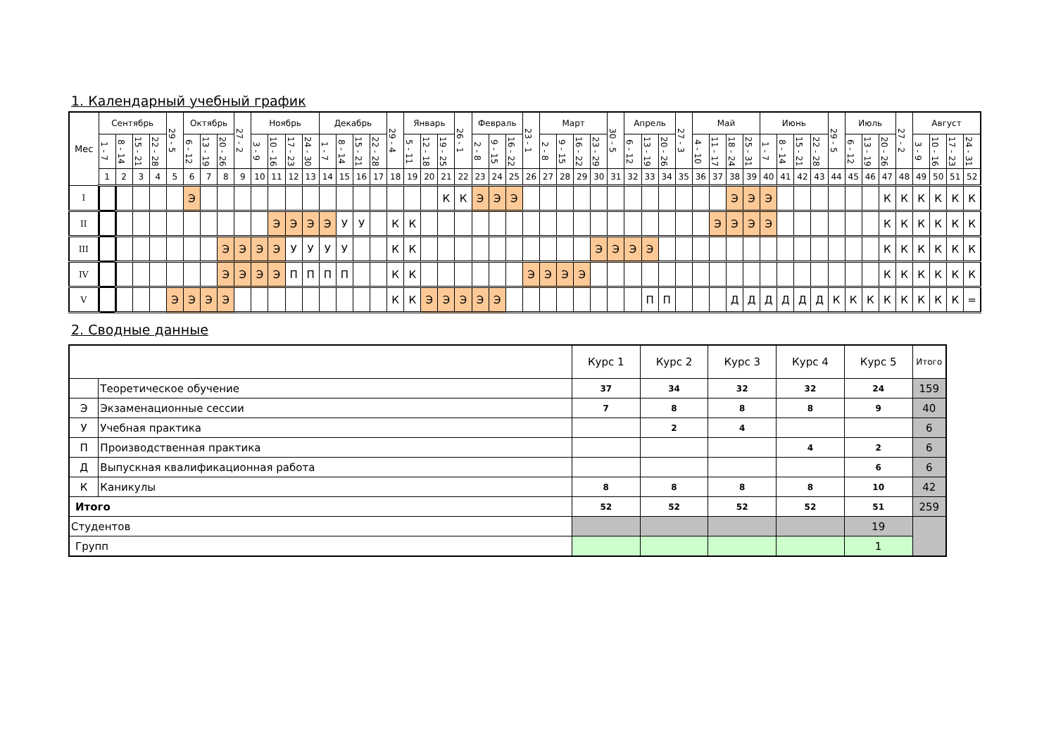1. Календарный учебный график
| Мес | Сентябрь | | | | 29 - 5 | Октябрь | | | 27 - 2 | Ноябрь | | | | Декабрь | | | | 29 - 4 | Январь | | | 26 - 1 | Февраль | | | 23 - 1 | Март | | | | 30 - 5 | Апрель | | | 27 - 3 | Май | | | | Июнь | | | | 29 - 5 | Июль | | | 27 - 2 | Август | | | |
| --- | --- | --- | --- | --- | --- | --- | --- | --- | --- | --- | --- | --- | --- | --- | --- | --- | --- | --- | --- | --- | --- | --- | --- | --- | --- | --- | --- | --- | --- | --- | --- | --- | --- | --- | --- | --- | --- | --- | --- | --- | --- | --- | --- | --- | --- | --- | --- | --- | --- | --- | --- | --- |
| | 1 - 7 | 8 - 14 | 15 - 21 | 22 - 28 | | 6 - 12 | 13 - 19 | 20 - 26 | | 3 - 9 | 10 - 16 | 17 - 23 | 24 - 30 | 1 - 7 | 8 - 14 | 15 - 21 | 22 - 28 | | 5 - 11 | 12 - 18 | 19 - 25 | | 2 - 8 | 9 - 15 | 16 - 22 | | 2 - 8 | 9 - 15 | 16 - 22 | 23 - 29 | | 6 - 12 | 13 - 19 | 20 - 26 | | 4 - 10 | 11 - 17 | 18 - 24 | 25 - 31 | 1 - 7 | 8 - 14 | 15 - 21 | 22 - 28 | | 6 - 12 | 13 - 19 | 20 - 26 | | 3 - 9 | 10 - 16 | 17 - 23 | 24 - 31 |
| | 1 | 2 | 3 | 4 | 5 | 6 | 7 | 8 | 9 | 10 | 11 | 12 | 13 | 14 | 15 | 16 | 17 | 18 | 19 | 20 | 21 | 22 | 23 | 24 | 25 | 26 | 27 | 28 | 29 | 30 | 31 | 32 | 33 | 34 | 35 | 36 | 37 | 38 | 39 | 40 | 41 | 42 | 43 | 44 | 45 | 46 | 47 | 48 | 49 | 50 | 51 | 52 |
| I | | | | | | Э | | | | | | | | | | | | | | | К | К | Э | Э | Э | | | | | | | | | | | | | Э | Э | Э | | | | | | | К | К | К | К | К | К |
| II | | | | | | | | | | | Э | Э | Э | Э | У | У | | К | К | | | | | | | | | | | | | | | | | | Э | Э | Э | Э | | | | | | | К | К | К | К | К | К |
| III | | | | | | | | Э | Э | Э | Э | У | У | У | У | | | К | К | | | | | | | | | | | Э | Э | Э | Э | | | | | | | | | | | | | | К | К | К | К | К | К |
| IV | | | | | | | | Э | Э | Э | Э | П | П | П | П | | | К | К | | | | | | | Э | Э | Э | Э | | | | | | | | | | | | | | | | | | К | К | К | К | К | К |
| V | | | | | Э | Э | Э | Э | | | | | | | | | | К | К | Э | Э | Э | Э | Э | | | | | | | | | П | П | | | | Д | Д | Д | Д | Д | Д | К | К | К | К | К | К | К | К | = |
2. Сводные данные
| | | Курс 1 | Курс 2 | Курс 3 | Курс 4 | Курс 5 | Итого |
| | Теоретическое обучение | 37 | 34 | 32 | 32 | 24 | 159 |
| Э | Экзаменационные сессии | 7 | 8 | 8 | 8 | 9 | 40 |
| У | Учебная практика | | 2 | 4 | | | 6 |
| П | Производственная практика | | | | 4 | 2 | 6 |
| Д | Выпускная квалификационная работа | | | | | 6 | 6 |
| К | Каникулы | 8 | 8 | 8 | 8 | 10 | 42 |
| Итого | | 52 | 52 | 52 | 52 | 51 | 259 |
| Студентов | | | | | | 19 | |
| Групп | | | | | | 1 | |